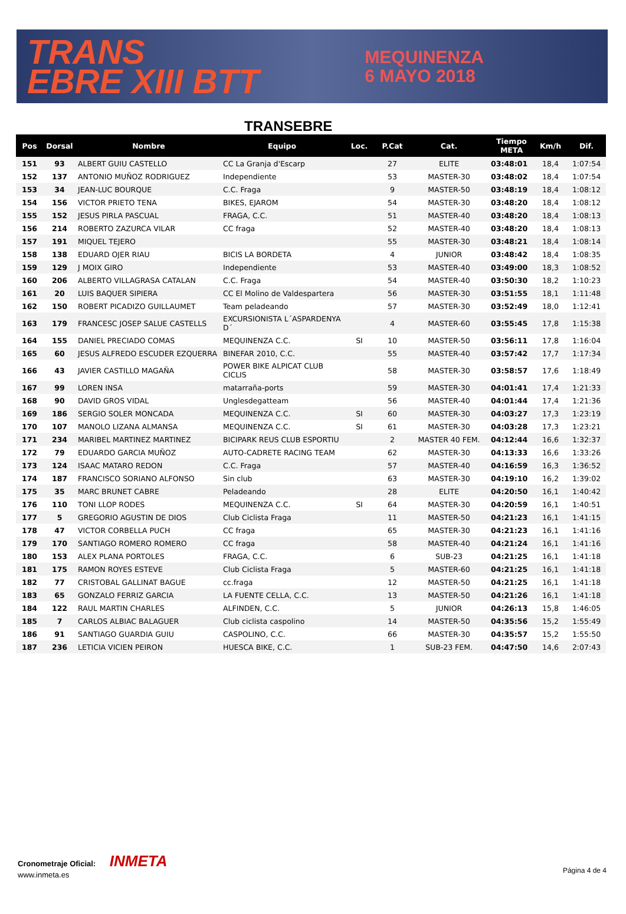TRANS
EBRE XIII BTT
MEQUINENZA
6 MAYO 2018
TRANSEBRE
| Pos | Dorsal | Nombre | Equipo | Loc. | P.Cat | Cat. | Tiempo META | Km/h | Dif. |
| --- | --- | --- | --- | --- | --- | --- | --- | --- | --- |
| 151 | 93 | ALBERT GUIU CASTELLO | CC La Granja d'Escarp | | 27 | ELITE | 03:48:01 | 18,4 | 1:07:54 |
| 152 | 137 | ANTONIO MUÑOZ RODRIGUEZ | Independiente | | 53 | MASTER-30 | 03:48:02 | 18,4 | 1:07:54 |
| 153 | 34 | JEAN-LUC BOURQUE | C.C. Fraga | | 9 | MASTER-50 | 03:48:19 | 18,4 | 1:08:12 |
| 154 | 156 | VICTOR PRIETO TENA | BIKES, EJAROM | | 54 | MASTER-30 | 03:48:20 | 18,4 | 1:08:12 |
| 155 | 152 | JESUS PIRLA PASCUAL | FRAGA, C.C. | | 51 | MASTER-40 | 03:48:20 | 18,4 | 1:08:13 |
| 156 | 214 | ROBERTO ZAZURCA VILAR | CC fraga | | 52 | MASTER-40 | 03:48:20 | 18,4 | 1:08:13 |
| 157 | 191 | MIQUEL TEJERO | | | 55 | MASTER-30 | 03:48:21 | 18,4 | 1:08:14 |
| 158 | 138 | EDUARD OJER RIAU | BICIS LA BORDETA | | 4 | JUNIOR | 03:48:42 | 18,4 | 1:08:35 |
| 159 | 129 | J MOIX GIRO | Independiente | | 53 | MASTER-40 | 03:49:00 | 18,3 | 1:08:52 |
| 160 | 206 | ALBERTO VILLAGRASA CATALAN | C.C. Fraga | | 54 | MASTER-40 | 03:50:30 | 18,2 | 1:10:23 |
| 161 | 20 | LUIS BAQUER SIPIERA | CC El Molino de Valdespartera | | 56 | MASTER-30 | 03:51:55 | 18,1 | 1:11:48 |
| 162 | 150 | ROBERT PICADIZO GUILLAUMET | Team peladeando | | 57 | MASTER-30 | 03:52:49 | 18,0 | 1:12:41 |
| 163 | 179 | FRANCESC JOSEP SALUE CASTELLS | EXCURSIONISTA L´ASPARDENYA D´ | | 4 | MASTER-60 | 03:55:45 | 17,8 | 1:15:38 |
| 164 | 155 | DANIEL PRECIADO COMAS | MEQUINENZA C.C. | SI | 10 | MASTER-50 | 03:56:11 | 17,8 | 1:16:04 |
| 165 | 60 | JESUS ALFREDO ESCUDER EZQUERRA | BINEFAR 2010, C.C. | | 55 | MASTER-40 | 03:57:42 | 17,7 | 1:17:34 |
| 166 | 43 | JAVIER CASTILLO MAGAÑA | POWER BIKE ALPICAT CLUB CICLIS | | 58 | MASTER-30 | 03:58:57 | 17,6 | 1:18:49 |
| 167 | 99 | LOREN INSA | matarraña-ports | | 59 | MASTER-30 | 04:01:41 | 17,4 | 1:21:33 |
| 168 | 90 | DAVID GROS VIDAL | Unglesdegatteam | | 56 | MASTER-40 | 04:01:44 | 17,4 | 1:21:36 |
| 169 | 186 | SERGIO SOLER MONCADA | MEQUINENZA C.C. | SI | 60 | MASTER-30 | 04:03:27 | 17,3 | 1:23:19 |
| 170 | 107 | MANOLO LIZANA ALMANSA | MEQUINENZA C.C. | SI | 61 | MASTER-30 | 04:03:28 | 17,3 | 1:23:21 |
| 171 | 234 | MARIBEL MARTINEZ MARTINEZ | BICIPARK REUS CLUB ESPORTIU | | 2 | MASTER 40 FEM. | 04:12:44 | 16,6 | 1:32:37 |
| 172 | 79 | EDUARDO GARCIA MUÑOZ | AUTO-CADRETE RACING TEAM | | 62 | MASTER-30 | 04:13:33 | 16,6 | 1:33:26 |
| 173 | 124 | ISAAC MATARO REDON | C.C. Fraga | | 57 | MASTER-40 | 04:16:59 | 16,3 | 1:36:52 |
| 174 | 187 | FRANCISCO SORIANO ALFONSO | Sin club | | 63 | MASTER-30 | 04:19:10 | 16,2 | 1:39:02 |
| 175 | 35 | MARC BRUNET CABRE | Peladeando | | 28 | ELITE | 04:20:50 | 16,1 | 1:40:42 |
| 176 | 110 | TONI LLOP RODES | MEQUINENZA C.C. | SI | 64 | MASTER-30 | 04:20:59 | 16,1 | 1:40:51 |
| 177 | 5 | GREGORIO AGUSTIN DE DIOS | Club Ciclista Fraga | | 11 | MASTER-50 | 04:21:23 | 16,1 | 1:41:15 |
| 178 | 47 | VICTOR CORBELLA PUCH | CC fraga | | 65 | MASTER-30 | 04:21:23 | 16,1 | 1:41:16 |
| 179 | 170 | SANTIAGO ROMERO ROMERO | CC fraga | | 58 | MASTER-40 | 04:21:24 | 16,1 | 1:41:16 |
| 180 | 153 | ALEX PLANA PORTOLES | FRAGA, C.C. | | 6 | SUB-23 | 04:21:25 | 16,1 | 1:41:18 |
| 181 | 175 | RAMON ROYES ESTEVE | Club Ciclista Fraga | | 5 | MASTER-60 | 04:21:25 | 16,1 | 1:41:18 |
| 182 | 77 | CRISTOBAL GALLINAT BAGUE | cc.fraga | | 12 | MASTER-50 | 04:21:25 | 16,1 | 1:41:18 |
| 183 | 65 | GONZALO FERRIZ GARCIA | LA FUENTE CELLA, C.C. | | 13 | MASTER-50 | 04:21:26 | 16,1 | 1:41:18 |
| 184 | 122 | RAUL MARTIN CHARLES | ALFINDEN, C.C. | | 5 | JUNIOR | 04:26:13 | 15,8 | 1:46:05 |
| 185 | 7 | CARLOS ALBIAC BALAGUER | Club ciclista caspolino | | 14 | MASTER-50 | 04:35:56 | 15,2 | 1:55:49 |
| 186 | 91 | SANTIAGO GUARDIA GUIU | CASPOLINO, C.C. | | 66 | MASTER-30 | 04:35:57 | 15,2 | 1:55:50 |
| 187 | 236 | LETICIA VICIEN PEIRON | HUESCA BIKE, C.C. | | 1 | SUB-23 FEM. | 04:47:50 | 14,6 | 2:07:43 |
Cronometraje Oficial: INMETA
www.inmeta.es
Página 4 de 4